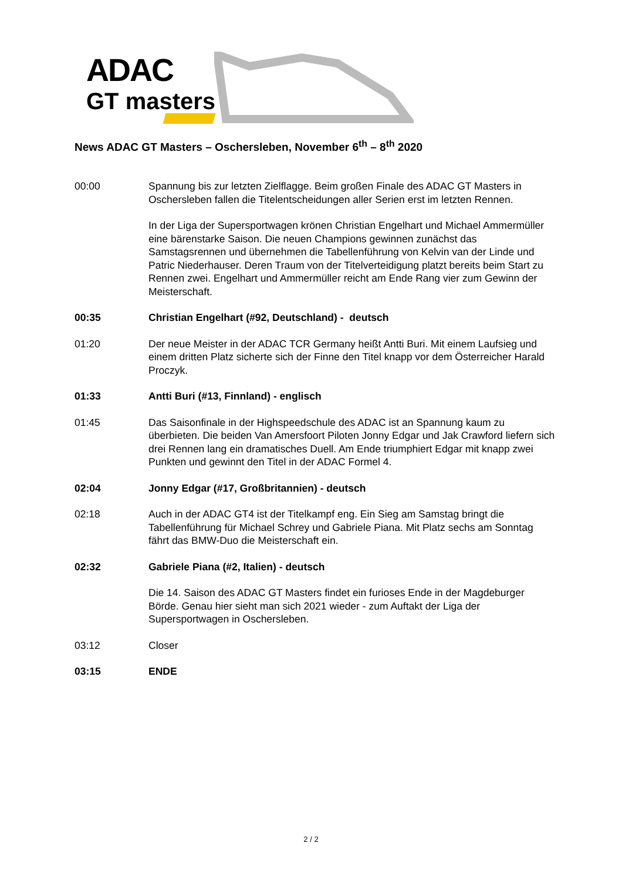ADAC
GT masters
News ADAC GT Masters – Oschersleben, November 6<sup>th</sup> – 8<sup>th</sup> 2020
00:00 Spannung bis zur letzten Zielflagge. Beim großen Finale des ADAC GT Masters in Oschersleben fallen die Titelentscheidungen aller Serien erst im letzten Rennen.
In der Liga der Supersportwagen krönen Christian Engelhart und Michael Ammermüller eine bärenstarke Saison. Die neuen Champions gewinnen zunächst das Samstagsrennen und übernehmen die Tabellenführung von Kelvin van der Linde und Patric Niederhauser. Deren Traum von der Titelverteidigung platzt bereits beim Start zu Rennen zwei. Engelhart und Ammermüller reicht am Ende Rang vier zum Gewinn der Meisterschaft.
00:35 Christian Engelhart (#92, Deutschland) - deutsch
01:20 Der neue Meister in der ADAC TCR Germany heißt Antti Buri. Mit einem Laufsieg und einem dritten Platz sicherte sich der Finne den Titel knapp vor dem Österreicher Harald Proczyk.
01:33 Antti Buri (#13, Finnland) - englisch
01:45 Das Saisonfinale in der Highspeedschule des ADAC ist an Spannung kaum zu überbieten. Die beiden Van Amersfoort Piloten Jonny Edgar und Jak Crawford liefern sich drei Rennen lang ein dramatisches Duell. Am Ende triumphiert Edgar mit knapp zwei Punkten und gewinnt den Titel in der ADAC Formel 4.
02:04 Jonny Edgar (#17, Großbritannien) - deutsch
02:18 Auch in der ADAC GT4 ist der Titelkampf eng. Ein Sieg am Samstag bringt die Tabellenführung für Michael Schrey und Gabriele Piana. Mit Platz sechs am Sonntag fährt das BMW-Duo die Meisterschaft ein.
02:32 Gabriele Piana (#2, Italien) - deutsch
Die 14. Saison des ADAC GT Masters findet ein furioses Ende in der Magdeburger Börde. Genau hier sieht man sich 2021 wieder - zum Auftakt der Liga der Supersportwagen in Oschersleben.
03:12 Closer
03:15 ENDE
2 / 2